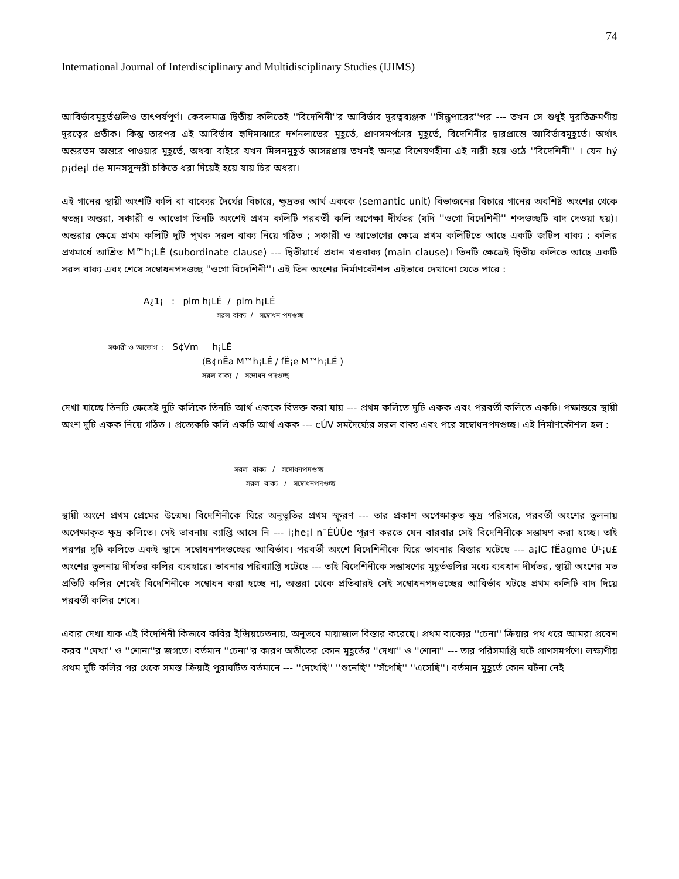74
International Journal of Interdisciplinary and Multidisciplinary Studies (IJIMS)
আবির্ভাবমুহূর্তগুলিও তাৎপর্যপূর্ণ। কেবলমাত্র দ্বিতীয় কলিতেই ''বিদেশিনী''র আবির্ভাব দূরত্বব্যঞ্জক ''সিন্ধুপারের''পর --- তখন সে শুধুই দুরতিক্রমণীয় দূরত্বের প্রতীক। কিন্তু তারপর এই আবির্ভাব হৃদিমাঝারে দর্শনলাভের মুহূর্তে, প্রাণসমর্পণের মুহূর্তে, বিদেশিনীর দ্বারপ্রান্তে আবির্ভাবমুহূর্তে। অর্থাৎ অন্তরতম অন্তরে পাওয়ার মুহূর্তে, অথবা বাইরে যখন মিলনমুহূর্ত আসন্নপ্রায় তখনই অন্যত্র বিশেষণহীনা এই নারী হয়ে ওঠে ''বিদেশিনী'' । যেন hý p¡de¡l de মানসসুন্দরী চকিতে ধরা দিয়েই হয়ে যায় চির অধরা।
এই গানের স্থায়ী অংশটি কলি বা বাক্যের দৈর্ঘের বিচারে, ক্ষুদ্রতর আর্থ এককে (semantic unit) বিভাজনের বিচারে গানের অবশিষ্ট অংশের থেকে স্বতন্ত্র। অন্তরা, সঞ্চারী ও আভোগ তিনটি অংশেই প্রথম কলিটি পরবর্তী কলি অপেক্ষা দীর্ঘতর (যদি ''ওগো বিদেশিনী'' শব্দগুচ্ছটি বাদ দেওয়া হয়)। অন্তরার ক্ষেত্রে প্রথম কলিটি দুটি পৃথক সরল বাক্য নিয়ে গঠিত ; সঞ্চারী ও আভোগের ক্ষেত্রে প্রথম কলিটিতে আছে একটি জটিল বাক্য : কলির প্রথমার্ধে আশ্রিত M™h¡LÉ (subordinate clause) --- দ্বিতীয়ার্ধে প্রধান খণ্ডবাক্য (main clause)। তিনটি ক্ষেত্রেই দ্বিতীয় কলিতে আছে একটি সরল বাক্য এবং শেষে সম্বোধনপদগুচ্ছ ''ওগো বিদেশিনী''। এই তিন অংশের নির্মাণকৌশল এইভাবে দেখানো যেতে পারে :
A¿1¡ : plm h¡LÉ / plm h¡LÉ
সরল বাক্য / সম্বোধন পদগুচ্ছ
সঞ্চারী ও আভোগ : S¢Vm h¡LÉ
(B¢nËa M™h¡LÉ / fË¡e M™h¡LÉ )
সরল বাক্য / সম্বোধন পদগুচ্ছ
দেখা যাচ্ছে তিনটি ক্ষেত্রেই দুটি কলিকে তিনটি আর্থ এককে বিভক্ত করা যায় --- প্রথম কলিতে দুটি একক এবং পরবর্তী কলিতে একটি। পক্ষান্তরে স্থায়ী অংশ দুটি একক নিয়ে গঠিত । প্রত্যেকটি কলি একটি আর্থ একক --- cÚV সমদৈর্ঘ্যের সরল বাক্য এবং পরে সম্বোধনপদগুচ্ছ। এই নির্মাণকৌশল হল :
সরল বাক্য / সম্বোধনপদগুচ্ছ
সরল বাক্য / সম্বোধনপদগুচ্ছ
স্থায়ী অংশে প্রথম প্রেমের উন্মেষ। বিদেশিনীকে ঘিরে অনুভূতির প্রথম স্ফুরণ --- তার প্রকাশ অপেক্ষাকৃত ক্ষুদ্র পরিসরে, পরবর্তী অংশের তুলনায় অপেক্ষাকৃত ক্ষুদ্র কলিতে। সেই ভাবনায় ব্যাপ্তি আসে নি --- i¡he¡l n¨ÉÙÛe পূরণ করতে যেন বারবার সেই বিদেশিনীকে সম্ভাষণ করা হচ্ছে। তাই পরপর দুটি কলিতে একই স্থানে সম্বোধনপদগুচ্ছের আবির্ভাব। পরবর্তী অংশে বিদেশিনীকে ঘিরে ভাবনার বিস্তার ঘটেছে --- a¡lC fËagme Ù¹¡u£ অংশের তুলনায় দীর্ঘতর কলির ব্যবহারে। ভাবনার পরিব্যাপ্তি ঘটেছে --- তাই বিদেশিনীকে সম্ভাষণের মুহূর্তগুলির মধ্যে ব্যবধান দীর্ঘতর, স্থায়ী অংশের মত প্রতিটি কলির শেষেই বিদেশিনীকে সম্বোধন করা হচ্ছে না, অন্তরা থেকে প্রতিবারই সেই সম্বোধনপদগুচ্ছের আবির্ভাব ঘটছে প্রথম কলিটি বাদ দিয়ে পরবর্তী কলির শেষে।
এবার দেখা যাক এই বিদেশিনী কিভাবে কবির ইন্দ্রিয়চেতনায়, অনুভবে মায়াজাল বিস্তার করেছে। প্রথম বাক্যের ''চেনা'' ক্রিয়ার পথ ধরে আমরা প্রবেশ করব ''দেখা'' ও ''শোনা''র জগতে। বর্তমান ''চেনা''র কারণ অতীতের কোন মুহূর্তের ''দেখা'' ও ''শোনা'' --- তার পরিসমাপ্তি ঘটে প্রাণসমর্পণে। লক্ষ্যণীয় প্রথম দুটি কলির পর থেকে সমস্ত ক্রিয়াই পুরাঘটিত বর্তমানে --- ''দেখেছি'' ''শুনেছি'' ''সঁপেছি'' ''এসেছি''। বর্তমান মুহূর্তে কোন ঘটনা নেই